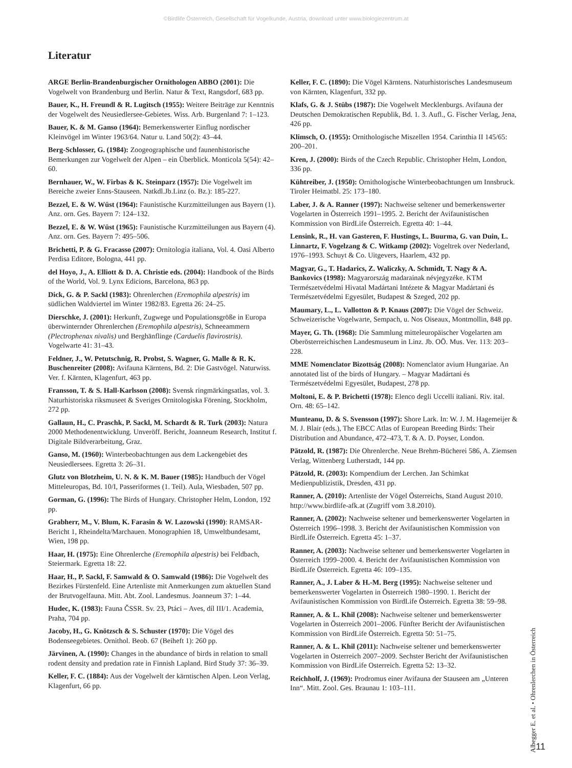©Birdlife Österreich, Gesellschaft für Vogelkunde, Austria, download unter www.biologiezentrum.at
Literatur
ARGE Berlin-Brandenburgischer Ornithologen ABBO (2001): Die Vogelwelt von Brandenburg und Berlin. Natur & Text, Rangsdorf, 683 pp.
Bauer, K., H. Freundl & R. Lugitsch (1955): Weitere Beiträge zur Kenntnis der Vogelwelt des Neusiedlersee-Gebietes. Wiss. Arb. Burgenland 7: 1–123.
Bauer, K. & M. Ganso (1964): Bemerkenswerter Einflug nordischer Kleinvögel im Winter 1963/64. Natur u. Land 50(2): 43–44.
Berg-Schlosser, G. (1984): Zoogeographische und faunenhistorische Bemerkungen zur Vogelwelt der Alpen – ein Überblick. Monticola 5(54): 42–60.
Bernhauer, W., W. Firbas & K. Steinparz (1957): Die Vogelwelt im Bereiche zweier Enns-Stauseen. Natkdl.Jb.Linz (o. Bz.): 185-227.
Bezzel, E. & W. Wüst (1964): Faunistische Kurzmitteilungen aus Bayern (1). Anz. orn. Ges. Bayern 7: 124–132.
Bezzel, E. & W. Wüst (1965): Faunistische Kurzmitteilungen aus Bayern (4). Anz. orn. Ges. Bayern 7: 495–506.
Brichetti, P. & G. Fracasso (2007): Ornitologia italiana, Vol. 4. Oasi Alberto Perdisa Editore, Bologna, 441 pp.
del Hoyo, J., A. Elliott & D. A. Christie eds. (2004): Handbook of the Birds of the World, Vol. 9. Lynx Edicions, Barcelona, 863 pp.
Dick, G. & P. Sackl (1983): Ohrenlerchen (Eremophila alpestris) im südlichen Waldviertel im Winter 1982/83. Egretta 26: 24–25.
Dierschke, J. (2001): Herkunft, Zugwege und Populationsgröße in Europa überwinternder Ohrenlerchen (Eremophila alpestris), Schneeammern (Plectrophenax nivalis) und Berghänflinge (Carduelis flavirostris). Vogelwarte 41: 31–43.
Feldner, J., W. Petutschnig, R. Probst, S. Wagner, G. Malle & R. K. Buschenreiter (2008): Avifauna Kärntens, Bd. 2: Die Gastvögel. Naturwiss. Ver. f. Kärnten, Klagenfurt, 463 pp.
Fransson, T. & S. Hall-Karlsson (2008): Svensk ringmärkingsatlas, vol. 3. Naturhistoriska riksmuseet & Sveriges Ornitologiska Förening, Stockholm, 272 pp.
Gallaun, H., C. Praschk, P. Sackl, M. Schardt & R. Turk (2003): Natura 2000 Methodenentwicklung. Unveröff. Bericht, Joanneum Research, Institut f. Digitale Bildverarbeitung, Graz.
Ganso, M. (1960): Winterbeobachtungen aus dem Lackengebiet des Neusiedlersees. Egretta 3: 26–31.
Glutz von Blotzheim, U. N. & K. M. Bauer (1985): Handbuch der Vögel Mitteleuropas, Bd. 10/I, Passeriformes (1. Teil). Aula, Wiesbaden, 507 pp.
Gorman, G. (1996): The Birds of Hungary. Christopher Helm, London, 192 pp.
Grabherr, M., V. Blum, K. Farasin & W. Lazowski (1990): RAMSAR-Bericht 1, Rheindelta/Marchauen. Monographien 18, Umweltbundesamt, Wien, 198 pp.
Haar, H. (1975): Eine Ohrenlerche (Eremophila alpestris) bei Feldbach, Steiermark. Egretta 18: 22.
Haar, H., P. Sackl, F. Samwald & O. Samwald (1986): Die Vogelwelt des Bezirkes Fürstenfeld. Eine Artenliste mit Anmerkungen zum aktuellen Stand der Brutvogelfauna. Mitt. Abt. Zool. Landesmus. Joanneum 37: 1–44.
Hudec, K. (1983): Fauna ČSSR. Sv. 23, Ptáci – Aves, díl III/1. Academia, Praha, 704 pp.
Jacoby, H., G. Knötzsch & S. Schuster (1970): Die Vögel des Bodenseegebietes. Ornithol. Beob. 67 (Beiheft 1): 260 pp.
Järvinen, A. (1990): Changes in the abundance of birds in relation to small rodent density and predation rate in Finnish Lapland. Bird Study 37: 36–39.
Keller, F. C. (1884): Aus der Vogelwelt der kärntischen Alpen. Leon Verlag, Klagenfurt, 66 pp.
Keller, F. C. (1890): Die Vögel Kärntens. Naturhistorisches Landesmuseum von Kärnten, Klagenfurt, 332 pp.
Klafs, G. & J. Stübs (1987): Die Vogelwelt Mecklenburgs. Avifauna der Deutschen Demokratischen Republik, Bd. 1. 3. Aufl., G. Fischer Verlag, Jena, 426 pp.
Klimsch, O. (1955): Ornithologische Miszellen 1954. Carinthia II 145/65: 200–201.
Kren, J. (2000): Birds of the Czech Republic. Christopher Helm, London, 336 pp.
Kühtreiber, J. (1950): Ornithologische Winterbeobachtungen um Innsbruck. Tiroler Heimatbl. 25: 173–180.
Laber, J. & A. Ranner (1997): Nachweise seltener und bemerkenswerter Vogelarten in Österreich 1991–1995. 2. Bericht der Avifaunistischen Kommission von BirdLife Österreich. Egretta 40: 1–44.
Lensink, R., H. van Gasteren, F. Hustings, L. Buurma, G. van Duin, L. Linnartz, F. Vogelzang & C. Witkamp (2002): Vogeltrek over Nederland, 1976–1993. Schuyt & Co. Uitgevers, Haarlem, 432 pp.
Magyar, G., T. Hadarics, Z. Waliczky, A. Schmidt, T. Nagy & A. Bankovics (1998): Magyarország madarainak névjegyzéke. KTM Természetvédelmi Hivatal Madártani Intézete & Magyar Madártani és Természetvédelmi Egyesület, Budapest & Szeged, 202 pp.
Maumary, L., L. Vallotton & P. Knaus (2007): Die Vögel der Schweiz. Schweizerische Vogelwarte, Sempach, u. Nos Oiseaux, Montmollin, 848 pp.
Mayer, G. Th. (1968): Die Sammlung mitteleuropäischer Vogelarten am Oberösterreichischen Landesmuseum in Linz. Jb. OÖ. Mus. Ver. 113: 203–228.
MME Nomenclator Bizottság (2008): Nomenclator avium Hungariae. An annotated list of the birds of Hungary. – Magyar Madártani és Természetvédelmi Egyesület, Budapest, 278 pp.
Moltoni, E. & P. Brichetti (1978): Elenco degli Uccelli italiani. Riv. ital. Orn. 48: 65–142.
Munteanu, D. & S. Svensson (1997): Shore Lark. In: W. J. M. Hagemeijer & M. J. Blair (eds.), The EBCC Atlas of European Breeding Birds: Their Distribution and Abundance, 472–473, T. & A. D. Poyser, London.
Pätzold, R. (1987): Die Ohrenlerche. Neue Brehm-Bücherei 586, A. Ziemsen Verlag, Wittenberg Lutherstadt, 144 pp.
Pätzold, R. (2003): Kompendium der Lerchen. Jan Schimkat Medienpublizistik, Dresden, 431 pp.
Ranner, A. (2010): Artenliste der Vögel Österreichs, Stand August 2010. http://www.birdlife-afk.at (Zugriff vom 3.8.2010).
Ranner, A. (2002): Nachweise seltener und bemerkenswerter Vogelarten in Österreich 1996–1998. 3. Bericht der Avifaunistischen Kommission von BirdLife Österreich. Egretta 45: 1–37.
Ranner, A. (2003): Nachweise seltener und bemerkenswerter Vogelarten in Österreich 1999–2000. 4. Bericht der Avifaunistischen Kommission von BirdLife Österreich. Egretta 46: 109–135.
Ranner, A., J. Laber & H.-M. Berg (1995): Nachweise seltener und bemerkenswerter Vogelarten in Österreich 1980–1990. 1. Bericht der Avifaunistischen Kommission von BirdLife Österreich. Egretta 38: 59–98.
Ranner, A. & L. Khil (2008): Nachweise seltener und bemerkenswerter Vogelarten in Österreich 2001–2006. Fünfter Bericht der Avifaunistischen Kommission von BirdLife Österreich. Egretta 50: 51–75.
Ranner, A. & L. Khil (2011): Nachweise seltener und bemerkenswerter Vogelarten in Osterreich 2007–2009. Sechster Bericht der Avifaunistischen Kommission von BirdLife Osterreich. Egretta 52: 13–32.
Reichholf, J. (1969): Prodromus einer Avifauna der Stauseen am „Unteren Inn“. Mitt. Zool. Ges. Braunau 1: 103–111.
Albegger E. et al. • Ohrenlerchen in Österreich
11